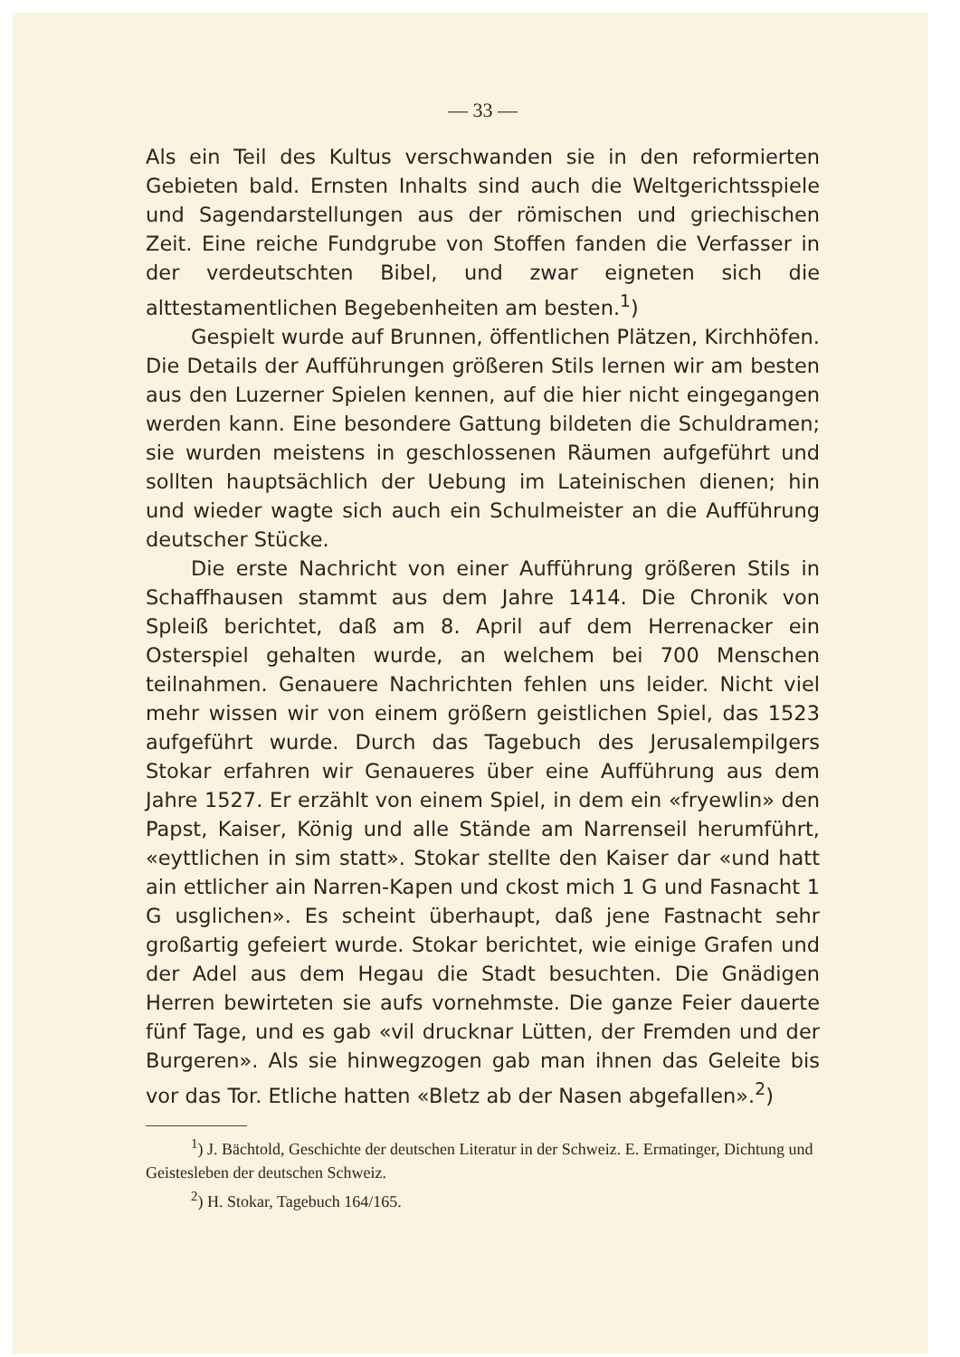— 33 —
Als ein Teil des Kultus verschwanden sie in den reformierten Gebieten bald. Ernsten Inhalts sind auch die Weltgerichtsspiele und Sagendarstellungen aus der römischen und griechischen Zeit. Eine reiche Fundgrube von Stoffen fanden die Verfasser in der verdeutschten Bibel, und zwar eigneten sich die alttestamentlichen Begebenheiten am besten.<sup>1</sup>)
Gespielt wurde auf Brunnen, öffentlichen Plätzen, Kirchhöfen. Die Details der Aufführungen größeren Stils lernen wir am besten aus den Luzerner Spielen kennen, auf die hier nicht eingegangen werden kann. Eine besondere Gattung bildeten die Schuldramen; sie wurden meistens in geschlossenen Räumen aufgeführt und sollten hauptsächlich der Uebung im Lateinischen dienen; hin und wieder wagte sich auch ein Schulmeister an die Aufführung deutscher Stücke.
Die erste Nachricht von einer Aufführung größeren Stils in Schaffhausen stammt aus dem Jahre 1414. Die Chronik von Spleiß berichtet, daß am 8. April auf dem Herrenacker ein Osterspiel gehalten wurde, an welchem bei 700 Menschen teilnahmen. Genauere Nachrichten fehlen uns leider. Nicht viel mehr wissen wir von einem größern geistlichen Spiel, das 1523 aufgeführt wurde. Durch das Tagebuch des Jerusalempilgers Stokar erfahren wir Genaueres über eine Aufführung aus dem Jahre 1527. Er erzählt von einem Spiel, in dem ein «fryewlin» den Papst, Kaiser, König und alle Stände am Narrenseil herumführt, «eyttlichen in sim statt». Stokar stellte den Kaiser dar «und hatt ain ettlicher ain Narren-Kapen und ckost mich 1 G und Fasnacht 1 G usglichen». Es scheint überhaupt, daß jene Fastnacht sehr großartig gefeiert wurde. Stokar berichtet, wie einige Grafen und der Adel aus dem Hegau die Stadt besuchten. Die Gnädigen Herren bewirteten sie aufs vornehmste. Die ganze Feier dauerte fünf Tage, und es gab «vil drucknar Lütten, der Fremden und der Burgeren». Als sie hinwegzogen gab man ihnen das Geleite bis vor das Tor. Etliche hatten «Bletz ab der Nasen abgefallen».<sup>2</sup>)
<sup>1</sup>) J. Bächtold, Geschichte der deutschen Literatur in der Schweiz. E. Ermatinger, Dichtung und Geistesleben der deutschen Schweiz.
<sup>2</sup>) H. Stokar, Tagebuch 164/165.